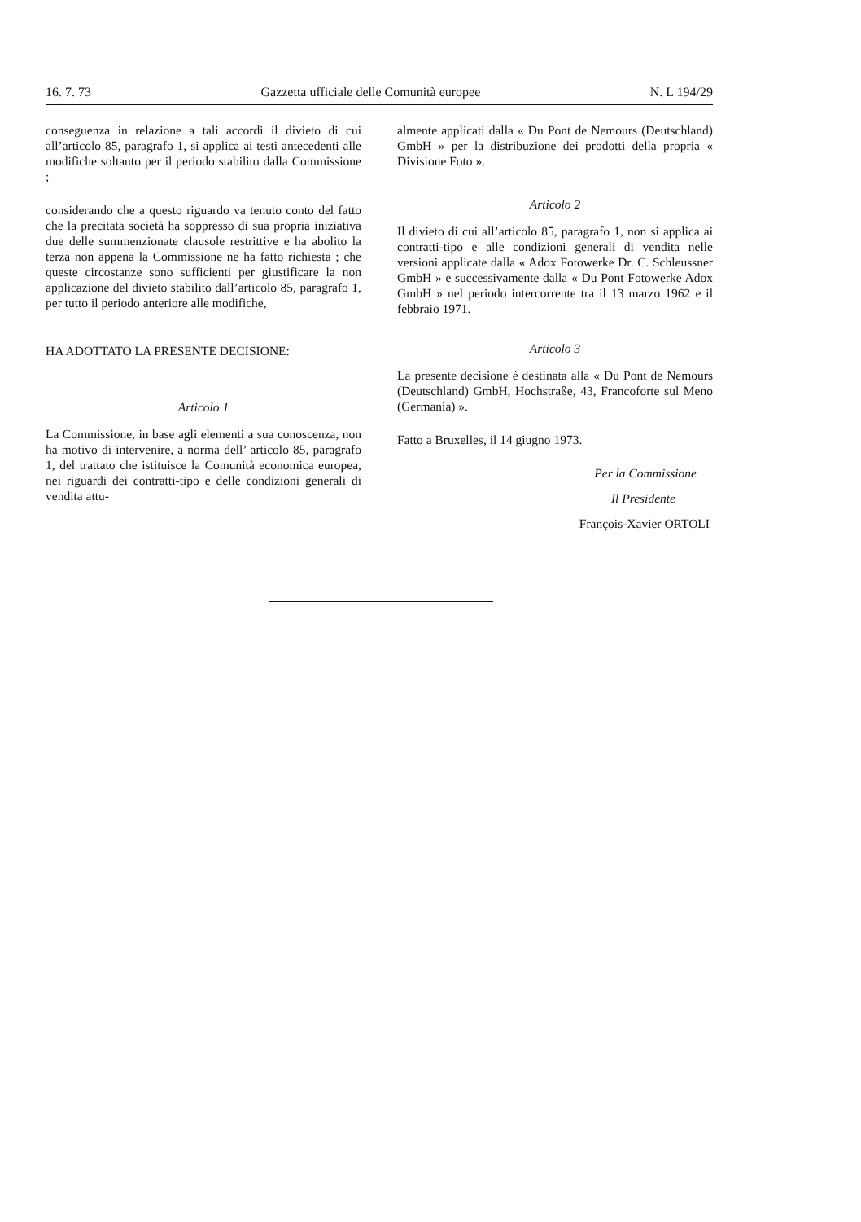16. 7. 73 Gazzetta ufficiale delle Comunità europee N. L 194/29
conseguenza in relazione a tali accordi il divieto di cui all’articolo 85, paragrafo 1, si applica ai testi antecedenti alle modifiche soltanto per il periodo stabilito dalla Commissione ;
considerando che a questo riguardo va tenuto conto del fatto che la precitata società ha soppresso di sua propria iniziativa due delle summenzionate clausole restrittive e ha abolito la terza non appena la Commissione ne ha fatto richiesta ; che queste circostanze sono sufficienti per giustificare la non applicazione del divieto stabilito dall’articolo 85, paragrafo 1, per tutto il periodo anteriore alle modifiche,
HA ADOTTATO LA PRESENTE DECISIONE:
Articolo 1
La Commissione, in base agli elementi a sua conoscenza, non ha motivo di intervenire, a norma dell’ articolo 85, paragrafo 1, del trattato che istituisce la Comunità economica europea, nei riguardi dei contratti-tipo e delle condizioni generali di vendita attu-
almente applicati dalla « Du Pont de Nemours (Deutschland) GmbH » per la distribuzione dei prodotti della propria « Divisione Foto ».
Articolo 2
Il divieto di cui all’articolo 85, paragrafo 1, non si applica ai contratti-tipo e alle condizioni generali di vendita nelle versioni applicate dalla « Adox Fotowerke Dr. C. Schleussner GmbH » e successivamente dalla « Du Pont Fotowerke Adox GmbH » nel periodo intercorrente tra il 13 marzo 1962 e il febbraio 1971.
Articolo 3
La presente decisione è destinata alla « Du Pont de Nemours (Deutschland) GmbH, Hochstraße, 43, Francoforte sul Meno (Germania) ».
Fatto a Bruxelles, il 14 giugno 1973.
Per la Commissione
Il Presidente
François-Xavier ORTOLI